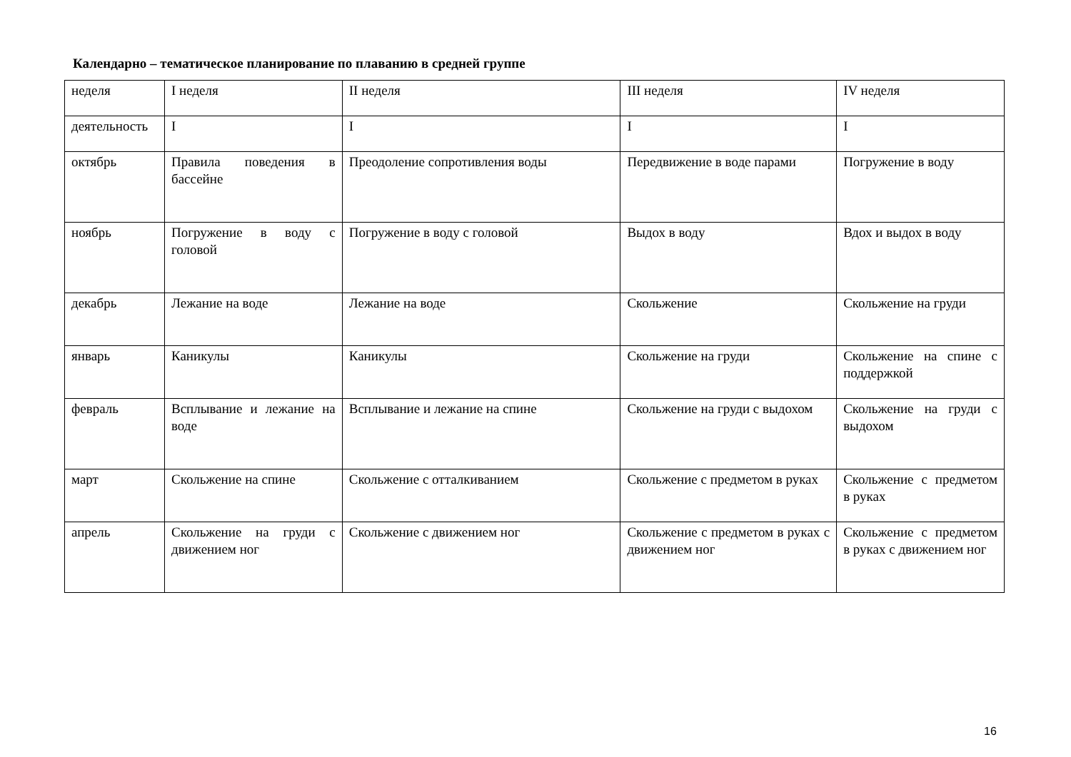Календарно – тематическое планирование по плаванию в средней группе
| неделя | I неделя | II неделя | III неделя | IV неделя |
| деятельность | I | I | I | I |
| октябрь | Правила поведения в бассейне | Преодоление сопротивления воды | Передвижение в воде парами | Погружение в воду |
| ноябрь | Погружение в воду с головой | Погружение в воду с головой | Выдох в воду | Вдох и выдох в воду |
| декабрь | Лежание на воде | Лежание на воде | Скольжение | Скольжение на груди |
| январь | Каникулы | Каникулы | Скольжение на груди | Скольжение на спине с поддержкой |
| февраль | Всплывание и лежание на воде | Всплывание и лежание на спине | Скольжение на груди с выдохом | Скольжение на груди с выдохом |
| март | Скольжение на спине | Скольжение с отталкиванием | Скольжение с предметом в руках | Скольжение с предметом в руках |
| апрель | Скольжение на груди с движением ног | Скольжение с движением ног | Скольжение с предметом в руках с движением ног | Скольжение с предметом в руках с движением ног |
16